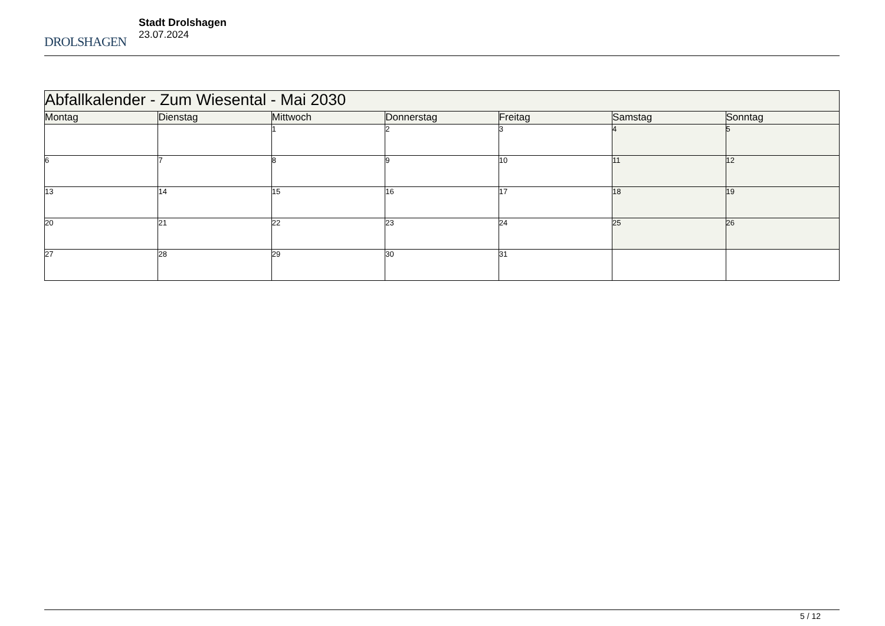DROLSHAGEN
Stadt Drolshagen
23.07.2024
| Abfallkalender - Zum Wiesental - Mai 2030 | | | | | | |
| Montag | Dienstag | Mittwoch | Donnerstag | Freitag | Samstag | Sonntag |
| | | 1 | 2 | 3 | 4 | 5 |
| 6 | 7 | 8 | 9 | 10 | 11 | 12 |
| 13 | 14 | 15 | 16 | 17 | 18 | 19 |
| 20 | 21 | 22 | 23 | 24 | 25 | 26 |
| 27 | 28 | 29 | 30 | 31 | | |
5 / 12